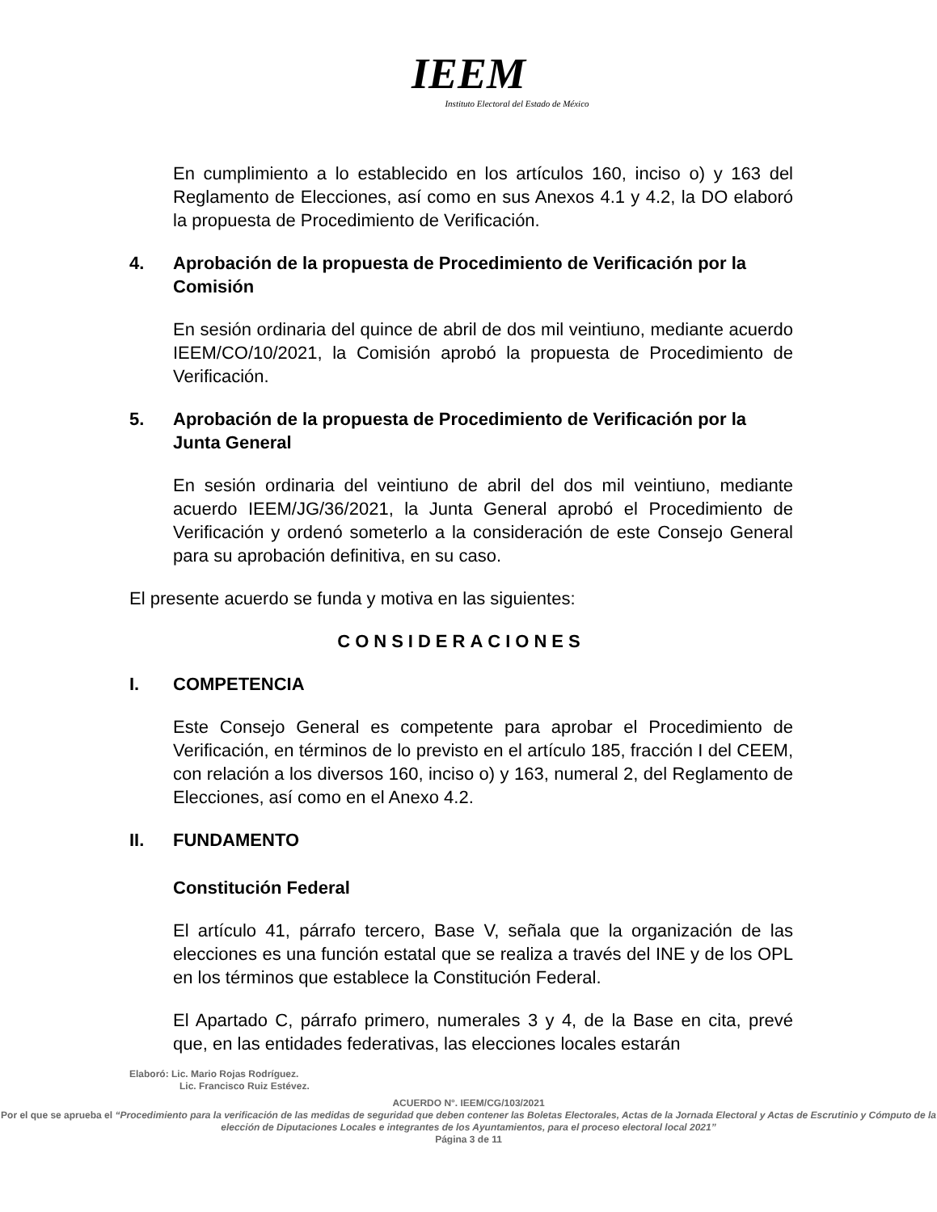IEEM
Instituto Electoral del Estado de México
En cumplimiento a lo establecido en los artículos 160, inciso o) y 163 del Reglamento de Elecciones, así como en sus Anexos 4.1 y 4.2, la DO elaboró la propuesta de Procedimiento de Verificación.
4. Aprobación de la propuesta de Procedimiento de Verificación por la Comisión
En sesión ordinaria del quince de abril de dos mil veintiuno, mediante acuerdo IEEM/CO/10/2021, la Comisión aprobó la propuesta de Procedimiento de Verificación.
5. Aprobación de la propuesta de Procedimiento de Verificación por la Junta General
En sesión ordinaria del veintiuno de abril del dos mil veintiuno, mediante acuerdo IEEM/JG/36/2021, la Junta General aprobó el Procedimiento de Verificación y ordenó someterlo a la consideración de este Consejo General para su aprobación definitiva, en su caso.
El presente acuerdo se funda y motiva en las siguientes:
CONSIDERACIONES
I. COMPETENCIA
Este Consejo General es competente para aprobar el Procedimiento de Verificación, en términos de lo previsto en el artículo 185, fracción I del CEEM, con relación a los diversos 160, inciso o) y 163, numeral 2, del Reglamento de Elecciones, así como en el Anexo 4.2.
II. FUNDAMENTO
Constitución Federal
El artículo 41, párrafo tercero, Base V, señala que la organización de las elecciones es una función estatal que se realiza a través del INE y de los OPL en los términos que establece la Constitución Federal.
El Apartado C, párrafo primero, numerales 3 y 4, de la Base en cita, prevé que, en las entidades federativas, las elecciones locales estarán
Elaboró: Lic. Mario Rojas Rodríguez.
Lic. Francisco Ruiz Estévez.
ACUERDO N°. IEEM/CG/103/2021
Por el que se aprueba el “Procedimiento para la verificación de las medidas de seguridad que deben contener las Boletas Electorales, Actas de la Jornada Electoral y Actas de Escrutinio y Cómputo de la elección de Diputaciones Locales e integrantes de los Ayuntamientos, para el proceso electoral local 2021”
Página 3 de 11